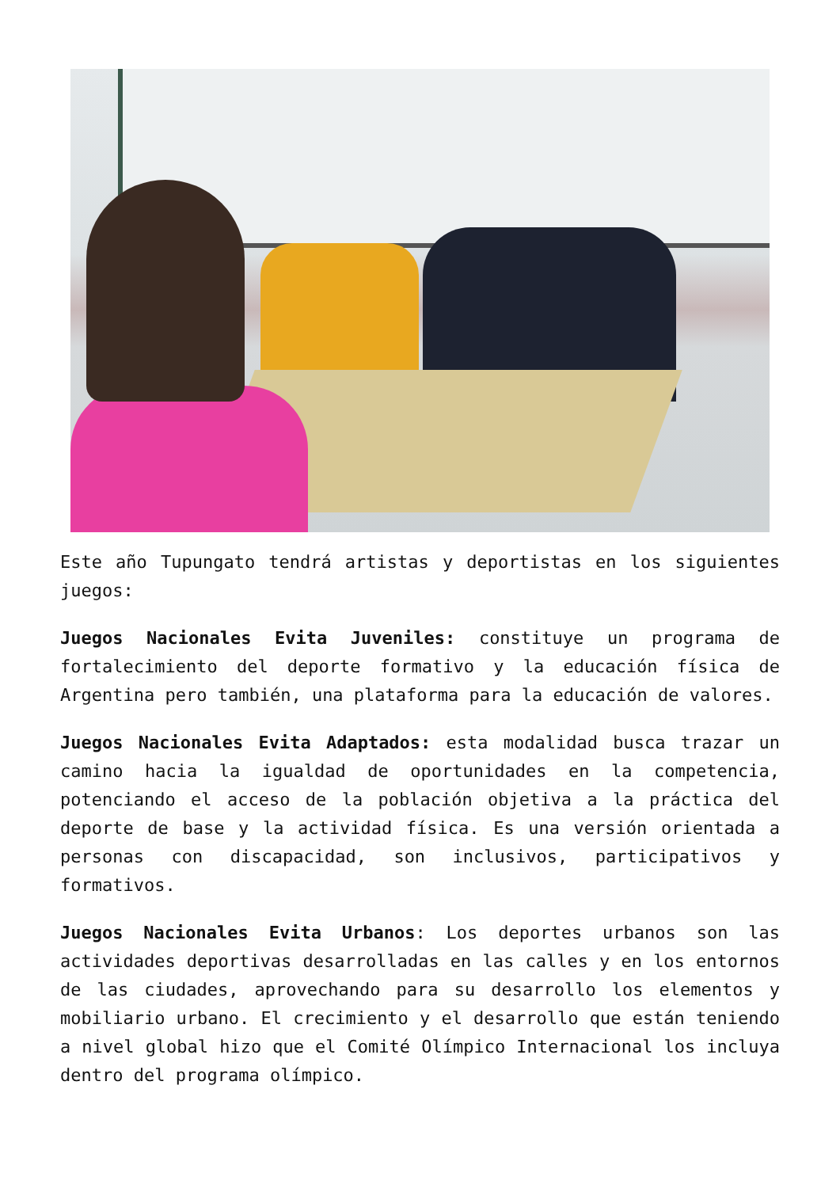Este año Tupungato tendrá artistas y deportistas en los siguientes juegos:
Juegos Nacionales Evita Juveniles: constituye un programa de fortalecimiento del deporte formativo y la educación física de Argentina pero también, una plataforma para la educación de valores.
Juegos Nacionales Evita Adaptados: esta modalidad busca trazar un camino hacia la igualdad de oportunidades en la competencia, potenciando el acceso de la población objetiva a la práctica del deporte de base y la actividad física. Es una versión orientada a personas con discapacidad, son inclusivos, participativos y formativos.
Juegos Nacionales Evita Urbanos: Los deportes urbanos son las actividades deportivas desarrolladas en las calles y en los entornos de las ciudades, aprovechando para su desarrollo los elementos y mobiliario urbano. El crecimiento y el desarrollo que están teniendo a nivel global hizo que el Comité Olímpico Internacional los incluya dentro del programa olímpico.